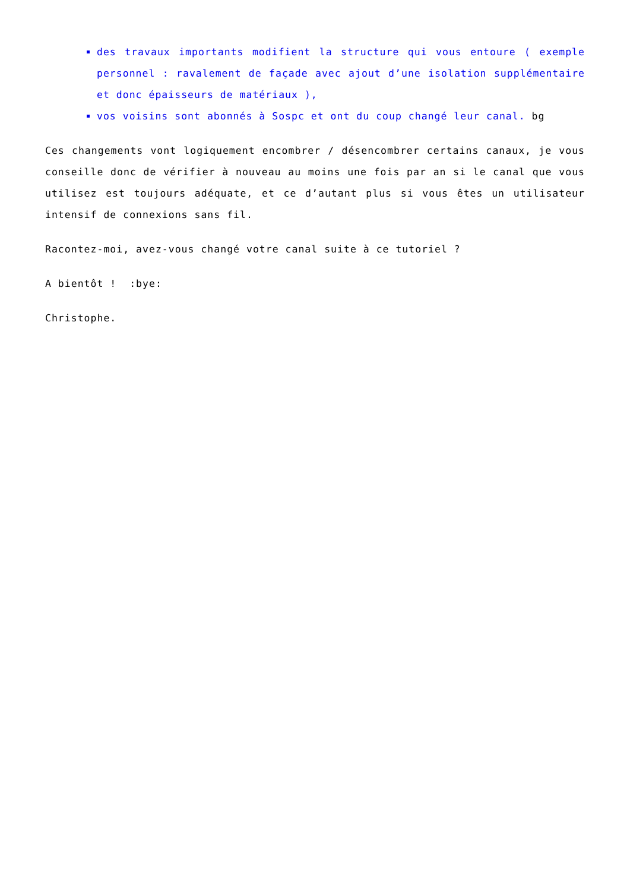des travaux importants modifient la structure qui vous entoure ( exemple personnel : ravalement de façade avec ajout d’une isolation supplémentaire et donc épaisseurs de matériaux ),
vos voisins sont abonnés à Sospc et ont du coup changé leur canal. bg
Ces changements vont logiquement encombrer / désencombrer certains canaux, je vous conseille donc de vérifier à nouveau au moins une fois par an si le canal que vous utilisez est toujours adéquate, et ce d’autant plus si vous êtes un utilisateur intensif de connexions sans fil.
Racontez-moi, avez-vous changé votre canal suite à ce tutoriel ?
A bientôt ! :bye:
Christophe.